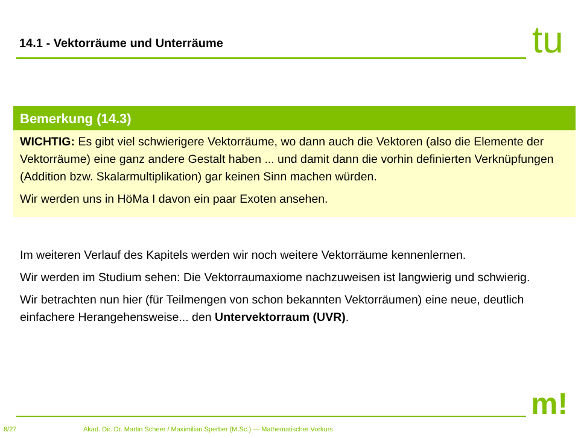14.1 - Vektorräume und Unterräume
tu
Bemerkung (14.3)
WICHTIG: Es gibt viel schwierigere Vektorräume, wo dann auch die Vektoren (also die Elemente der Vektorräume) eine ganz andere Gestalt haben ... und damit dann die vorhin definierten Verknüpfungen (Addition bzw. Skalarmultiplikation) gar keinen Sinn machen würden.
Wir werden uns in HöMa I davon ein paar Exoten ansehen.
Im weiteren Verlauf des Kapitels werden wir noch weitere Vektorräume kennenlernen.
Wir werden im Studium sehen: Die Vektorraumaxiome nachzuweisen ist langwierig und schwierig.
Wir betrachten nun hier (für Teilmengen von schon bekannten Vektorräumen) eine neue, deutlich einfachere Herangehensweise... den Untervektorraum (UVR).
m!
8/27 Akad. Dir. Dr. Martin Scheer / Maximilian Sperber (M.Sc.) — Mathematischer Vorkurs